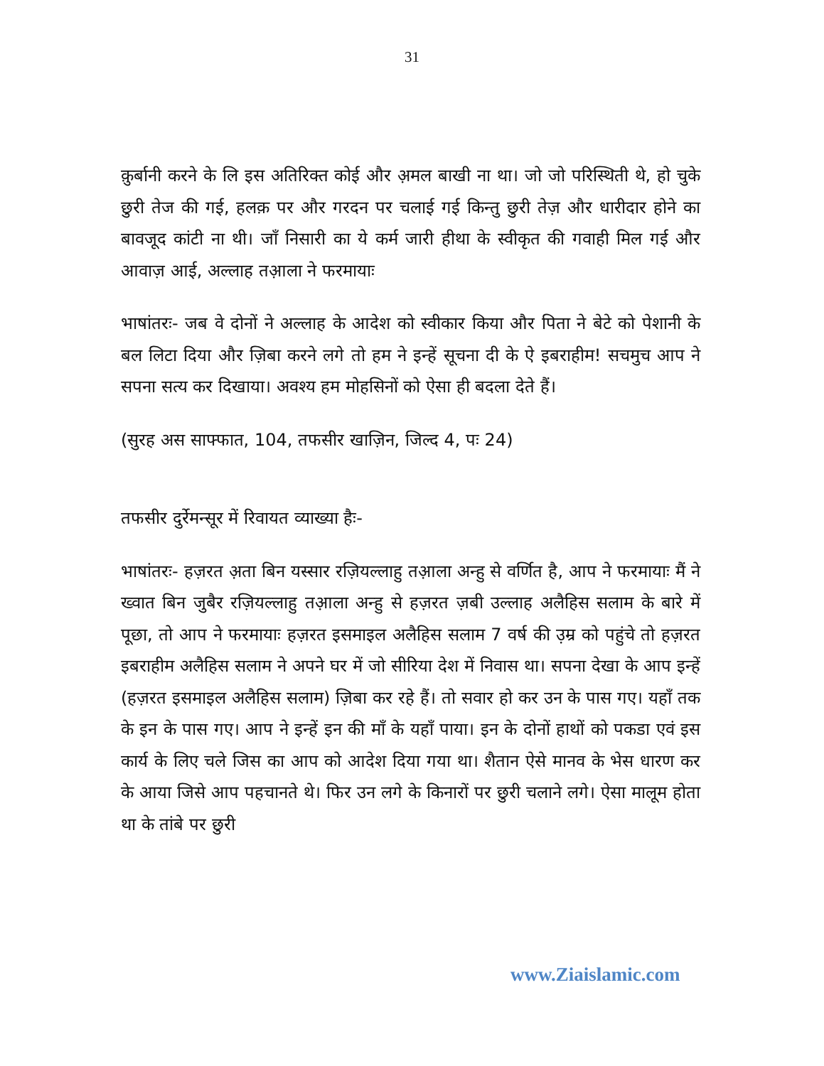31
क़ुर्बानी करने के लि इस अतिरिक्त कोई और अ़मल बाखी ना था। जो जो परिस्थिती थे, हो चुके छुरी तेज की गई, हलक़ पर और गरदन पर चलाई गई किन्तु छुरी तेज़ और धारीदार होने का बावजूद कांटी ना थी। जाँ निसारी का ये कर्म जारी हीथा के स्वीकृत की गवाही मिल गई और आवाज़ आई, अल्लाह तआ़ला ने फरमायाः
भाषांतरः- जब वे दोनों ने अल्लाह के आदेश को स्वीकार किया और पिता ने बेटे को पेशानी के बल लिटा दिया और ज़िबा करने लगे तो हम ने इन्हें सूचना दी के ऐ इबराहीम! सचमुच आप ने सपना सत्य कर दिखाया। अवश्य हम मोहसिनों को ऐसा ही बदला देते हैं।
(सुरह अस साफ्फात, 104, तफसीर खाज़िन, जिल्द 4, पः 24)
तफसीर दुर्रेमन्सूर में रिवायत व्याख्या हैः-
भाषांतरः- हज़रत अ़ता बिन यस्सार रज़ियल्लाहु तआ़ला अन्हु से वर्णित है, आप ने फरमायाः मैं ने ख्वात बिन जुबैर रज़ियल्लाहु तआ़ला अन्हु से हज़रत ज़बी उल्लाह अलैहिस सलाम के बारे में पूछा, तो आप ने फरमायाः हज़रत इसमाइल अलैहिस सलाम 7 वर्ष की उ़म्र को पहुंचे तो हज़रत इबराहीम अलैहिस सलाम ने अपने घर में जो सीरिया देश में निवास था। सपना देखा के आप इन्हें (हज़रत इसमाइल अलैहिस सलाम) ज़िबा कर रहे हैं। तो सवार हो कर उन के पास गए। यहाँ तक के इन के पास गए। आप ने इन्हें इन की माँ के यहाँ पाया। इन के दोनों हाथों को पकडा एवं इस कार्य के लिए चले जिस का आप को आदेश दिया गया था। शैतान ऐसे मानव के भेस धारण कर के आया जिसे आप पहचानते थे। फिर उन लगे के किनारों पर छुरी चलाने लगे। ऐसा मालूम होता था के तांबे पर छुरी
www.Ziaislamic.com